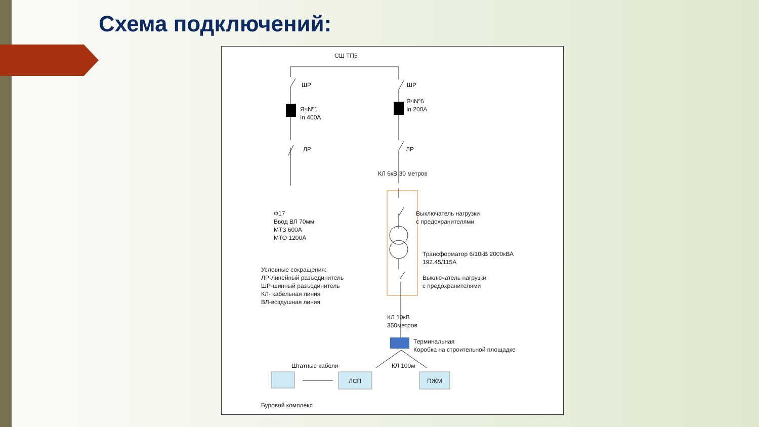Схема подключений:
СШ ТП5
ШР ШР
ЯчNº1
In 400A
ЯчNº6
In 200A
ЛР ЛР
КЛ 6кВ 30 метров
Ф17
Ввод ВЛ 70мм
МТЗ 600А
МТО 1200А
Выключатель нагрузки
с предохранителями
Трансформатор 6/10кВ 2000кВА
192.45/115А
Выключатель нагрузки
с предохранителями
Условные сокращения:
ЛР-линейный разъединитель
ШР-шинный разъединитель
КЛ- кабельная линия
ВЛ-воздушная линия
КЛ 10кВ
350метров
Терминальная
Коробка на строительной площадке
Штатные кабели КЛ 100м
ЛСП ПЖМ
Буровой комплекс